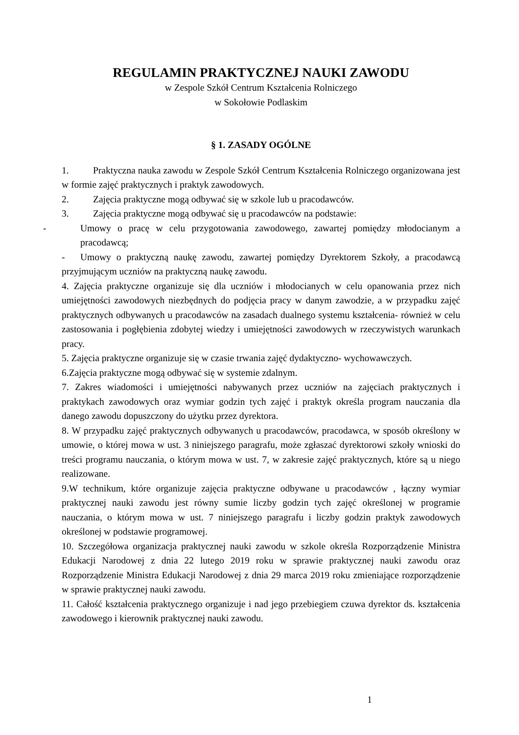REGULAMIN PRAKTYCZNEJ NAUKI ZAWODU
w Zespole Szkół Centrum Kształcenia Rolniczego
w Sokołowie Podlaskim
§ 1. ZASADY OGÓLNE
1. Praktyczna nauka zawodu w Zespole Szkół Centrum Kształcenia Rolniczego organizowana jest w formie zajęć praktycznych i praktyk zawodowych.
2. Zajęcia praktyczne mogą odbywać się w szkole lub u pracodawców.
3. Zajęcia praktyczne mogą odbywać się u pracodawców na podstawie:
- Umowy o pracę w celu przygotowania zawodowego, zawartej pomiędzy młodocianym a pracodawcą;
- Umowy o praktyczną naukę zawodu, zawartej pomiędzy Dyrektorem Szkoły, a pracodawcą przyjmującym uczniów na praktyczną naukę zawodu.
4. Zajęcia praktyczne organizuje się dla uczniów i młodocianych w celu opanowania przez nich umiejętności zawodowych niezbędnych do podjęcia pracy w danym zawodzie, a w przypadku zajęć praktycznych odbywanych u pracodawców na zasadach dualnego systemu kształcenia- również w celu zastosowania i pogłębienia zdobytej wiedzy i umiejętności zawodowych w rzeczywistych warunkach pracy.
5. Zajęcia praktyczne organizuje się w czasie trwania zajęć dydaktyczno- wychowawczych.
6.Zajęcia praktyczne mogą odbywać się w systemie zdalnym.
7. Zakres wiadomości i umiejętności nabywanych przez uczniów na zajęciach praktycznych i praktykach zawodowych oraz wymiar godzin tych zajęć i praktyk określa program nauczania dla danego zawodu dopuszczony do użytku przez dyrektora.
8. W przypadku zajęć praktycznych odbywanych u pracodawców, pracodawca, w sposób określony w umowie, o której mowa w ust. 3 niniejszego paragrafu, może zgłaszać dyrektorowi szkoły wnioski do treści programu nauczania, o którym mowa w ust. 7, w zakresie zajęć praktycznych, które są u niego realizowane.
9.W technikum, które organizuje zajęcia praktyczne odbywane u pracodawców , łączny wymiar praktycznej nauki zawodu jest równy sumie liczby godzin tych zajęć określonej w programie nauczania, o którym mowa w ust. 7 niniejszego paragrafu i liczby godzin praktyk zawodowych określonej w podstawie programowej.
10. Szczegółowa organizacja praktycznej nauki zawodu w szkole określa Rozporządzenie Ministra Edukacji Narodowej z dnia 22 lutego 2019 roku w sprawie praktycznej nauki zawodu oraz Rozporządzenie Ministra Edukacji Narodowej z dnia 29 marca 2019 roku zmieniające rozporządzenie w sprawie praktycznej nauki zawodu.
11. Całość kształcenia praktycznego organizuje i nad jego przebiegiem czuwa dyrektor ds. kształcenia zawodowego i kierownik praktycznej nauki zawodu.
1